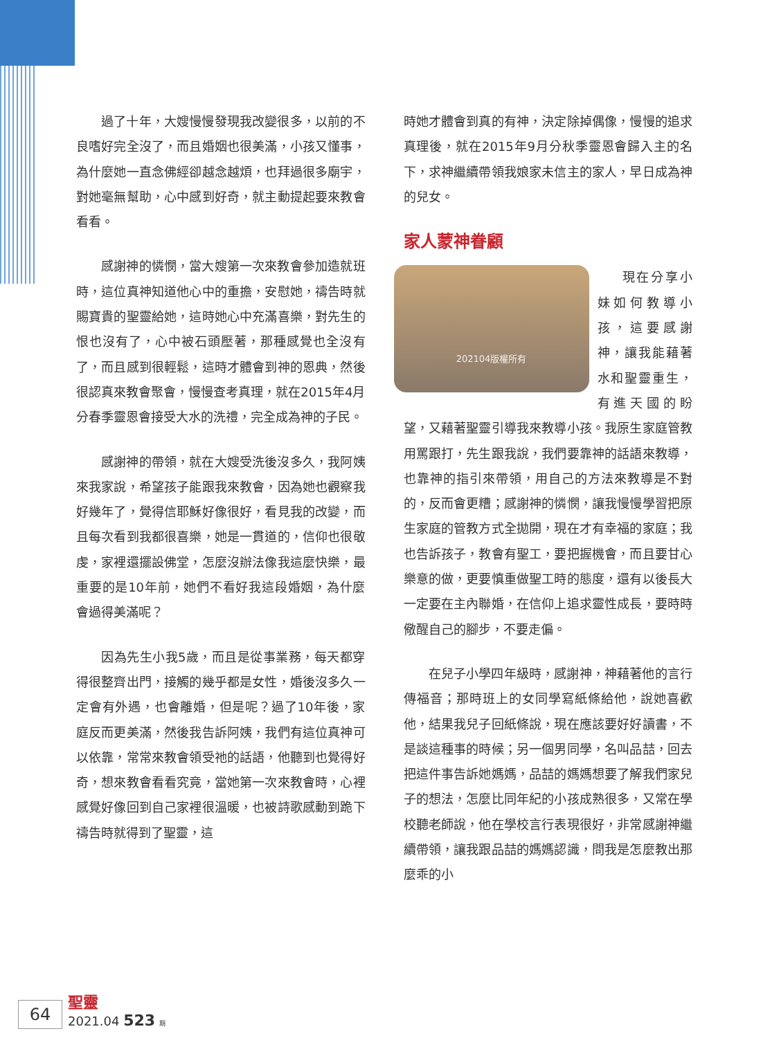過了十年，大嫂慢慢發現我改變很多，以前的不良嗜好完全沒了，而且婚姻也很美滿，小孩又懂事，為什麼她一直念佛經卻越念越煩，也拜過很多廟宇，對她毫無幫助，心中感到好奇，就主動提起要來教會看看。
感謝神的憐憫，當大嫂第一次來教會參加造就班時，這位真神知道他心中的重擔，安慰她，禱告時就賜寶貴的聖靈給她，這時她心中充滿喜樂，對先生的恨也沒有了，心中被石頭壓著，那種感覺也全沒有了，而且感到很輕鬆，這時才體會到神的恩典，然後很認真來教會聚會，慢慢查考真理，就在2015年4月分春季靈恩會接受大水的洗禮，完全成為神的子民。
感謝神的帶領，就在大嫂受洗後沒多久，我阿姨來我家說，希望孩子能跟我來教會，因為她也觀察我好幾年了，覺得信耶穌好像很好，看見我的改變，而且每次看到我都很喜樂，她是一貫道的，信仰也很敬虔，家裡還擺設佛堂，怎麼沒辦法像我這麼快樂，最重要的是10年前，她們不看好我這段婚姻，為什麼會過得美滿呢？
因為先生小我5歲，而且是從事業務，每天都穿得很整齊出門，接觸的幾乎都是女性，婚後沒多久一定會有外遇，也會離婚，但是呢？過了10年後，家庭反而更美滿，然後我告訴阿姨，我們有這位真神可以依靠，常常來教會領受祂的話語，他聽到也覺得好奇，想來教會看看究竟，當她第一次來教會時，心裡感覺好像回到自己家裡很溫暖，也被詩歌感動到跪下禱告時就得到了聖靈，這
時她才體會到真的有神，決定除掉偶像，慢慢的追求真理後，就在2015年9月分秋季靈恩會歸入主的名下，求神繼續帶領我娘家未信主的家人，早日成為神的兒女。
家人蒙神眷顧
202104版權所有
現在分享小妹如何教導小孩，這要感謝神，讓我能藉著水和聖靈重生，有進天國的盼望，又藉著聖靈引導我來教導小孩。我原生家庭管教用罵跟打，先生跟我說，我們要靠神的話語來教導，也靠神的指引來帶領，用自己的方法來教導是不對的，反而會更糟；感謝神的憐憫，讓我慢慢學習把原生家庭的管教方式全拋開，現在才有幸福的家庭；我也告訴孩子，教會有聖工，要把握機會，而且要甘心樂意的做，更要慎重做聖工時的態度，還有以後長大一定要在主內聯婚，在信仰上追求靈性成長，要時時儆醒自己的腳步，不要走偏。
在兒子小學四年級時，感謝神，神藉著他的言行傳福音；那時班上的女同學寫紙條給他，說她喜歡他，結果我兒子回紙條說，現在應該要好好讀書，不是談這種事的時候；另一個男同學，名叫品喆，回去把這件事告訴她媽媽，品喆的媽媽想要了解我們家兒子的想法，怎麼比同年紀的小孩成熟很多，又常在學校聽老師說，他在學校言行表現很好，非常感謝神繼續帶領，讓我跟品喆的媽媽認識，問我是怎麼教出那麼乖的小
64
聖靈
2021.04 523 期